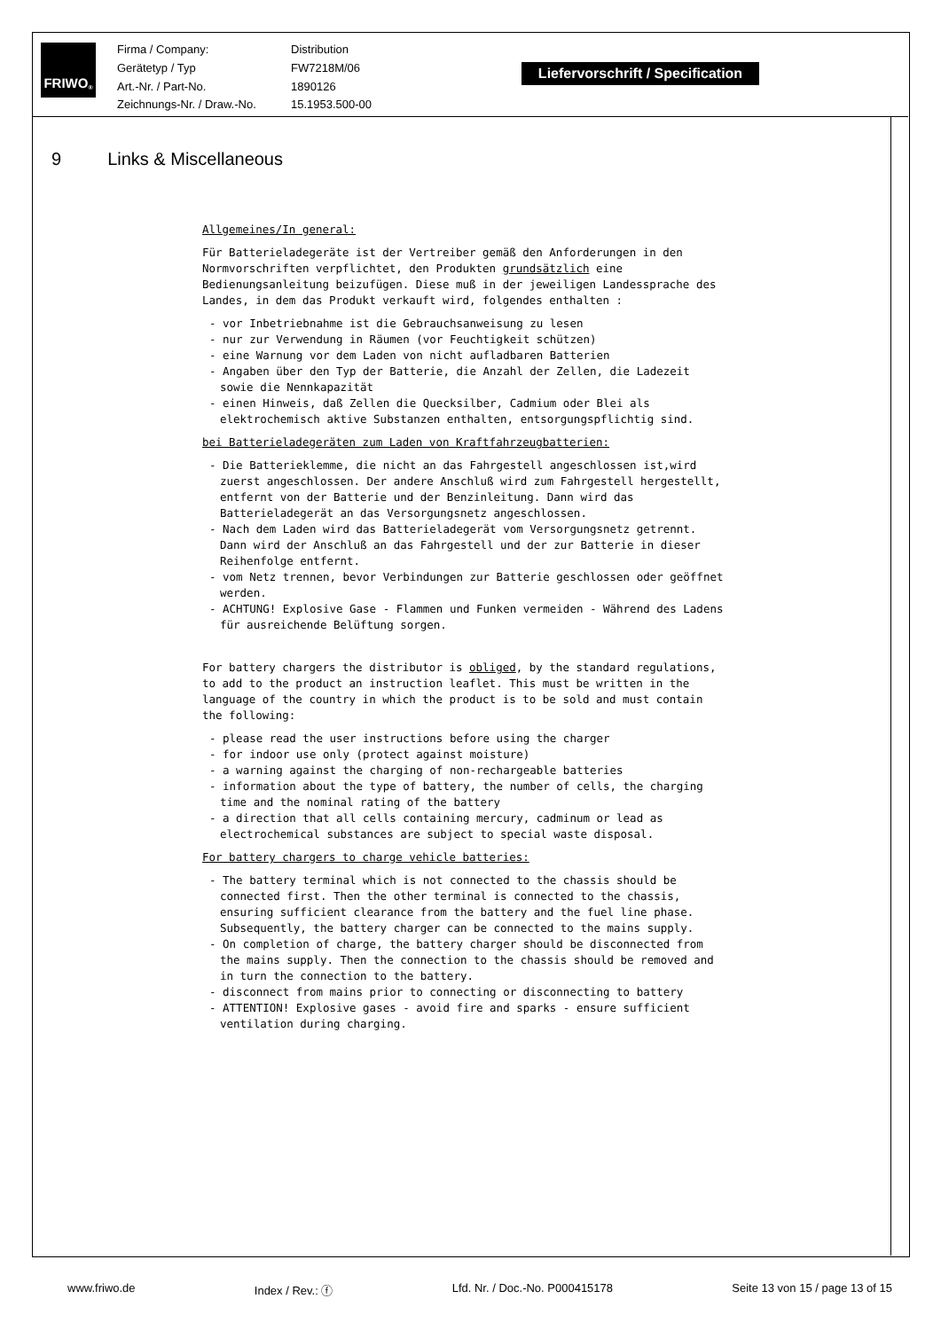FRIWO<sup>®</sup>
Firma / Company:
Distribution
Gerätetyp / Typ
FW7218M/06
Art.-Nr. / Part-No.
1890126
Zeichnungs-Nr. / Draw.-No.
15.1953.500-00
Liefervorschrift / Specification
9 Links & Miscellaneous
Allgemeines/In general:
Für Batterieladegeräte ist der Vertreiber gemäß den Anforderungen in den Normvorschriften verpflichtet, den Produkten grundsätzlich eine Bedienungsanleitung beizufügen. Diese muß in der jeweiligen Landessprache des Landes, in dem das Produkt verkauft wird, folgendes enthalten :
- vor Inbetriebnahme ist die Gebrauchsanweisung zu lesen
- nur zur Verwendung in Räumen (vor Feuchtigkeit schützen)
- eine Warnung vor dem Laden von nicht aufladbaren Batterien
- Angaben über den Typ der Batterie, die Anzahl der Zellen, die Ladezeit sowie die Nennkapazität
- einen Hinweis, daß Zellen die Quecksilber, Cadmium oder Blei als elektrochemisch aktive Substanzen enthalten, entsorgungspflichtig sind.
bei Batterieladegeräten zum Laden von Kraftfahrzeugbatterien:
- Die Batterieklemme, die nicht an das Fahrgestell angeschlossen ist,wird zuerst angeschlossen. Der andere Anschluß wird zum Fahrgestell hergestellt, entfernt von der Batterie und der Benzinleitung. Dann wird das Batterieladegerät an das Versorgungsnetz angeschlossen.
- Nach dem Laden wird das Batterieladegerät vom Versorgungsnetz getrennt. Dann wird der Anschluß an das Fahrgestell und der zur Batterie in dieser Reihenfolge entfernt.
- vom Netz trennen, bevor Verbindungen zur Batterie geschlossen oder geöffnet werden.
- ACHTUNG! Explosive Gase - Flammen und Funken vermeiden - Während des Ladens für ausreichende Belüftung sorgen.
For battery chargers the distributor is obliged, by the standard regulations, to add to the product an instruction leaflet. This must be written in the language of the country in which the product is to be sold and must contain the following:
- please read the user instructions before using the charger
- for indoor use only (protect against moisture)
- a warning against the charging of non-rechargeable batteries
- information about the type of battery, the number of cells, the charging time and the nominal rating of the battery
- a direction that all cells containing mercury, cadminum or lead as electrochemical substances are subject to special waste disposal.
For battery chargers to charge vehicle batteries:
- The battery terminal which is not connected to the chassis should be connected first. Then the other terminal is connected to the chassis, ensuring sufficient clearance from the battery and the fuel line phase. Subsequently, the battery charger can be connected to the mains supply.
- On completion of charge, the battery charger should be disconnected from the mains supply. Then the connection to the chassis should be removed and in turn the connection to the battery.
- disconnect from mains prior to connecting or disconnecting to battery
- ATTENTION! Explosive gases - avoid fire and sparks - ensure sufficient ventilation during charging.
www.friwo.de Index / Rev.: ⓕ Lfd. Nr. / Doc.-No. P000415178 Seite 13 von 15 / page 13 of 15